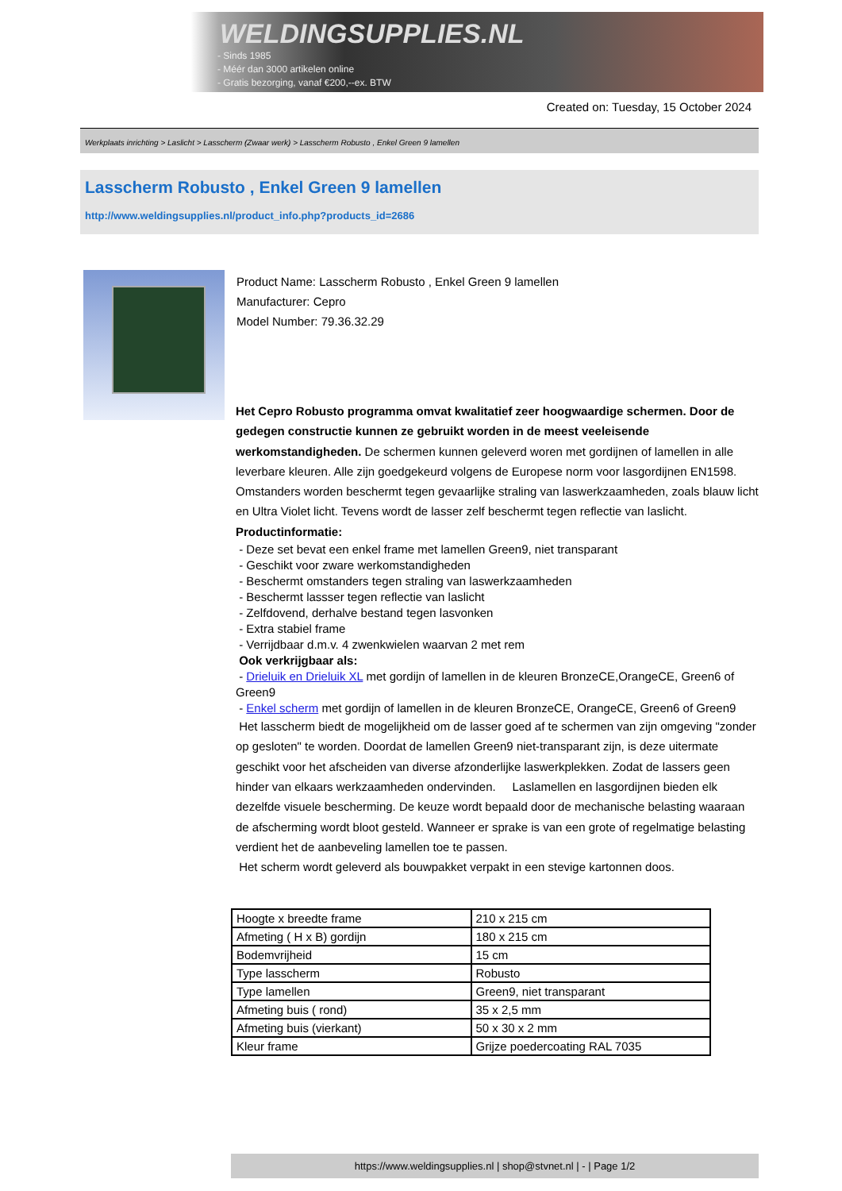WELDINGSUPPLIES.NL
- Sinds 1985
- Méér dan 3000 artikelen online
- Gratis bezorging, vanaf €200,--ex. BTW
Created on: Tuesday, 15 October 2024
Werkplaats inrichting > Laslicht > Lasscherm (Zwaar werk) > Lasscherm Robusto , Enkel Green 9 lamellen
Lasscherm Robusto , Enkel Green 9 lamellen
http://www.weldingsupplies.nl/product_info.php?products_id=2686
Product Name: Lasscherm Robusto , Enkel Green 9 lamellen
Manufacturer: Cepro
Model Number: 79.36.32.29
Het Cepro Robusto programma omvat kwalitatief zeer hoogwaardige schermen. Door de gedegen constructie kunnen ze gebruikt worden in de meest veeleisende werkomstandigheden. De schermen kunnen geleverd woren met gordijnen of lamellen in alle leverbare kleuren. Alle zijn goedgekeurd volgens de Europese norm voor lasgordijnen EN1598. Omstanders worden beschermt tegen gevaarlijke straling van laswerkzaamheden, zoals blauw licht en Ultra Violet licht. Tevens wordt de lasser zelf beschermt tegen reflectie van laslicht. Productinformatie:
- Deze set bevat een enkel frame met lamellen Green9, niet transparant
- Geschikt voor zware werkomstandigheden
- Beschermt omstanders tegen straling van laswerkzaamheden
- Beschermt lassser tegen reflectie van laslicht
- Zelfdovend, derhalve bestand tegen lasvonken
- Extra stabiel frame
- Verrijdbaar d.m.v. 4 zwenkwielen waarvan 2 met rem
Ook verkrijgbaar als:
- Drieluik en Drieluik XL met gordijn of lamellen in de kleuren BronzeCE,OrangeCE, Green6 of Green9
- Enkel scherm met gordijn of lamellen in de kleuren BronzeCE, OrangeCE, Green6 of Green9
Het lasscherm biedt de mogelijkheid om de lasser goed af te schermen van zijn omgeving "zonder op gesloten" te worden. Doordat de lamellen Green9 niet-transparant zijn, is deze uitermate geschikt voor het afscheiden van diverse afzonderlijke laswerkplekken. Zodat de lassers geen hinder van elkaars werkzaamheden ondervinden. Laslamellen en lasgordijnen bieden elk dezelfde visuele bescherming. De keuze wordt bepaald door de mechanische belasting waaraan de afscherming wordt bloot gesteld. Wanneer er sprake is van een grote of regelmatige belasting verdient het de aanbeveling lamellen toe te passen.
Het scherm wordt geleverd als bouwpakket verpakt in een stevige kartonnen doos.
| Hoogte x breedte frame | 210 x 215 cm |
| Afmeting ( H x B) gordijn | 180 x 215 cm |
| Bodemvrijheid | 15 cm |
| Type lasscherm | Robusto |
| Type lamellen | Green9, niet transparant |
| Afmeting buis ( rond) | 35 x 2,5 mm |
| Afmeting buis (vierkant) | 50 x 30 x 2 mm |
| Kleur frame | Grijze poedercoating RAL 7035 |
https://www.weldingsupplies.nl | shop@stvnet.nl | - | Page 1/2